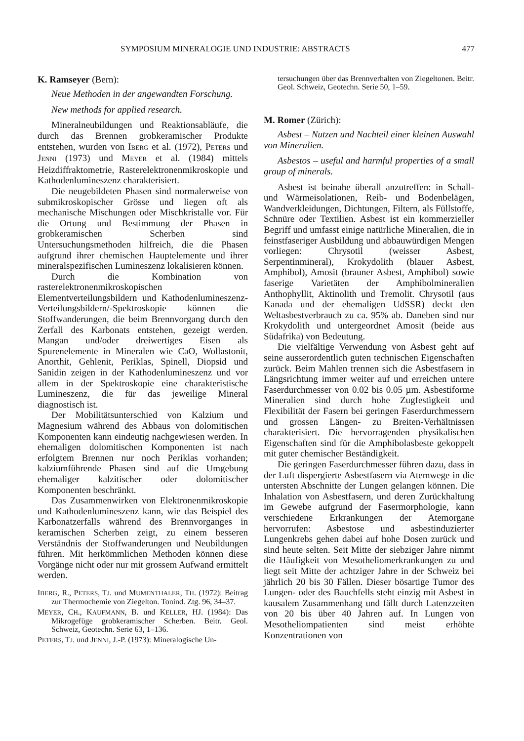SYMPOSIUM MINERALOGIE UND INDUSTRIE: ABSTRACTS 477
K. Ramseyer (Bern):
Neue Methoden in der angewandten Forschung.
New methods for applied research.
Mineralneubildungen und Reaktionsabläufe, die durch das Brennen grobkeramischer Produkte entstehen, wurden von IBERG et al. (1972), PETERS und JENNI (1973) und MEYER et al. (1984) mittels Heizdiffraktometrie, Rasterelektronenmikroskopie und Kathodenlumineszenz charakterisiert.
Die neugebildeten Phasen sind normalerweise von submikroskopischer Grösse und liegen oft als mechanische Mischungen oder Mischkristalle vor. Für die Ortung und Bestimmung der Phasen in grobkeramischen Scherben sind Untersuchungsmethoden hilfreich, die die Phasen aufgrund ihrer chemischen Hauptelemente und ihrer mineralspezifischen Lumineszenz lokalisieren können.
Durch die Kombination von rasterelektronenmikroskopischen Elementverteilungsbildern und Kathodenlumineszenz-Verteilungsbildern/-Spektroskopie können die Stoffwanderungen, die beim Brennvorgang durch den Zerfall des Karbonats entstehen, gezeigt werden. Mangan und/oder dreiwertiges Eisen als Spurenelemente in Mineralen wie CaO, Wollastonit, Anorthit, Gehlenit, Periklas, Spinell, Diopsid und Sanidin zeigen in der Kathodenlumineszenz und vor allem in der Spektroskopie eine charakteristische Lumineszenz, die für das jeweilige Mineral diagnostisch ist.
Der Mobilitätsunterschied von Kalzium und Magnesium während des Abbaus von dolomitischen Komponenten kann eindeutig nachgewiesen werden. In ehemaligen dolomitischen Komponenten ist nach erfolgtem Brennen nur noch Periklas vorhanden; kalziumführende Phasen sind auf die Umgebung ehemaliger kalzitischer oder dolomitischer Komponenten beschränkt.
Das Zusammenwirken von Elektronenmikroskopie und Kathodenlumineszenz kann, wie das Beispiel des Karbonatzerfalls während des Brennvorganges in keramischen Scherben zeigt, zu einem besseren Verständnis der Stoffwanderungen und Neubildungen führen. Mit herkömmlichen Methoden können diese Vorgänge nicht oder nur mit grossem Aufwand ermittelt werden.
IBERG, R., PETERS, TJ. und MUMENTHALER, TH. (1972): Beitrag zur Thermochemie von Ziegelton. Tonind. Ztg. 96, 34–37.
MEYER, CH., KAUFMANN, B. und KELLER, HJ. (1984): Das Mikrogefüge grobkeramischer Scherben. Beitr. Geol. Schweiz, Geotechn. Serie 63, 1–136.
PETERS, TJ. und JENNI, J.-P. (1973): Mineralogische Un-
tersuchungen über das Brennverhalten von Ziegeltonen. Beitr. Geol. Schweiz, Geotechn. Serie 50, 1–59.
M. Romer (Zürich):
Asbest – Nutzen und Nachteil einer kleinen Auswahl von Mineralien.
Asbestos – useful and harmful properties of a small group of minerals.
Asbest ist beinahe überall anzutreffen: in Schall- und Wärmeisolationen, Reib- und Bodenbelägen, Wandverkleidungen, Dichtungen, Filtern, als Füllstoffe, Schnüre oder Textilien. Asbest ist ein kommerzieller Begriff und umfasst einige natürliche Mineralien, die in feinstfaseriger Ausbildung und abbauwürdigen Mengen vorliegen: Chrysotil (weisser Asbest, Serpentinmineral), Krokydolith (blauer Asbest, Amphibol), Amosit (brauner Asbest, Amphibol) sowie faserige Varietäten der Amphibolmineralien Anthophyllit, Aktinolith und Tremolit. Chrysotil (aus Kanada und der ehemaligen UdSSR) deckt den Weltasbestverbrauch zu ca. 95% ab. Daneben sind nur Krokydolith und untergeordnet Amosit (beide aus Südafrika) von Bedeutung.
Die vielfältige Verwendung von Asbest geht auf seine ausserordentlich guten technischen Eigenschaften zurück. Beim Mahlen trennen sich die Asbestfasern in Längsrichtung immer weiter auf und erreichen untere Faserdurchmesser von 0.02 bis 0.05 µm. Asbestiforme Mineralien sind durch hohe Zugfestigkeit und Flexibilität der Fasern bei geringen Faserdurchmessern und grossen Längen- zu Breiten-Verhältnissen charakterisiert. Die hervorragenden physikalischen Eigenschaften sind für die Amphibolasbeste gekoppelt mit guter chemischer Beständigkeit.
Die geringen Faserdurchmesser führen dazu, dass in der Luft dispergierte Asbestfasern via Atemwege in die untersten Abschnitte der Lungen gelangen können. Die Inhalation von Asbestfasern, und deren Zurückhaltung im Gewebe aufgrund der Fasermorphologie, kann verschiedene Erkrankungen der Atemorgane hervorrufen: Asbestose und asbestinduzierter Lungenkrebs gehen dabei auf hohe Dosen zurück und sind heute selten. Seit Mitte der siebziger Jahre nimmt die Häufigkeit von Mesotheliomerkrankungen zu und liegt seit Mitte der achtziger Jahre in der Schweiz bei jährlich 20 bis 30 Fällen. Dieser bösartige Tumor des Lungen- oder des Bauchfells steht einzig mit Asbest in kausalem Zusammenhang und fällt durch Latenzzeiten von 20 bis über 40 Jahren auf. In Lungen von Mesotheliompatienten sind meist erhöhte Konzentrationen von